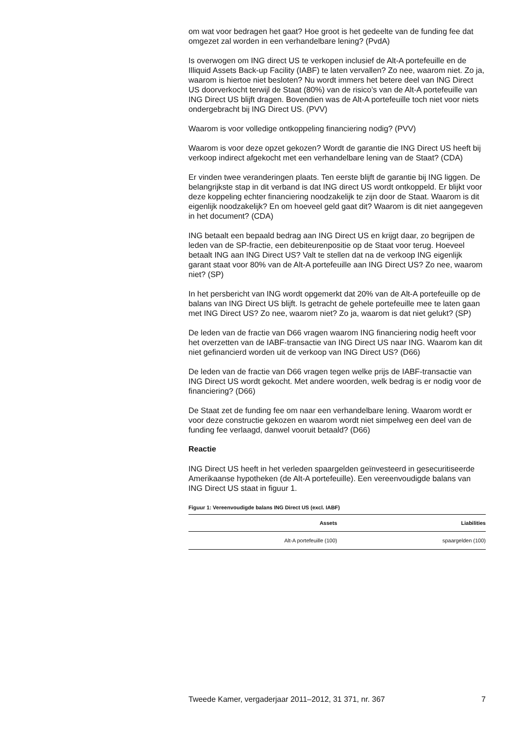om wat voor bedragen het gaat? Hoe groot is het gedeelte van de funding fee dat omgezet zal worden in een verhandelbare lening? (PvdA)
Is overwogen om ING direct US te verkopen inclusief de Alt-A portefeuille en de Illiquid Assets Back-up Facility (IABF) te laten vervallen? Zo nee, waarom niet. Zo ja, waarom is hiertoe niet besloten? Nu wordt immers het betere deel van ING Direct US doorverkocht terwijl de Staat (80%) van de risico’s van de Alt-A portefeuille van ING Direct US blijft dragen. Bovendien was de Alt-A portefeuille toch niet voor niets ondergebracht bij ING Direct US. (PVV)
Waarom is voor volledige ontkoppeling financiering nodig? (PVV)
Waarom is voor deze opzet gekozen? Wordt de garantie die ING Direct US heeft bij verkoop indirect afgekocht met een verhandelbare lening van de Staat? (CDA)
Er vinden twee veranderingen plaats. Ten eerste blijft de garantie bij ING liggen. De belangrijkste stap in dit verband is dat ING direct US wordt ontkoppeld. Er blijkt voor deze koppeling echter financiering noodzakelijk te zijn door de Staat. Waarom is dit eigenlijk noodzakelijk? En om hoeveel geld gaat dit? Waarom is dit niet aangegeven in het document? (CDA)
ING betaalt een bepaald bedrag aan ING Direct US en krijgt daar, zo begrijpen de leden van de SP-fractie, een debiteurenpositie op de Staat voor terug. Hoeveel betaalt ING aan ING Direct US? Valt te stellen dat na de verkoop ING eigenlijk garant staat voor 80% van de Alt-A portefeuille aan ING Direct US? Zo nee, waarom niet? (SP)
In het persbericht van ING wordt opgemerkt dat 20% van de Alt-A portefeuille op de balans van ING Direct US blijft. Is getracht de gehele portefeuille mee te laten gaan met ING Direct US? Zo nee, waarom niet? Zo ja, waarom is dat niet gelukt? (SP)
De leden van de fractie van D66 vragen waarom ING financiering nodig heeft voor het overzetten van de IABF-transactie van ING Direct US naar ING. Waarom kan dit niet gefinancierd worden uit de verkoop van ING Direct US? (D66)
De leden van de fractie van D66 vragen tegen welke prijs de IABF-transactie van ING Direct US wordt gekocht. Met andere woorden, welk bedrag is er nodig voor de financiering? (D66)
De Staat zet de funding fee om naar een verhandelbare lening. Waarom wordt er voor deze constructie gekozen en waarom wordt niet simpelweg een deel van de funding fee verlaagd, danwel vooruit betaald? (D66)
Reactie
ING Direct US heeft in het verleden spaargelden geïnvesteerd in gesecuritiseerde Amerikaanse hypotheken (de Alt-A portefeuille). Een vereenvoudigde balans van ING Direct US staat in figuur 1.
Figuur 1: Vereenvoudigde balans ING Direct US (excl. IABF)
| Assets | Liabilities |
| --- | --- |
| Alt-A portefeuille (100) | spaargelden (100) |
Tweede Kamer, vergaderjaar 2011–2012, 31 371, nr. 367 7